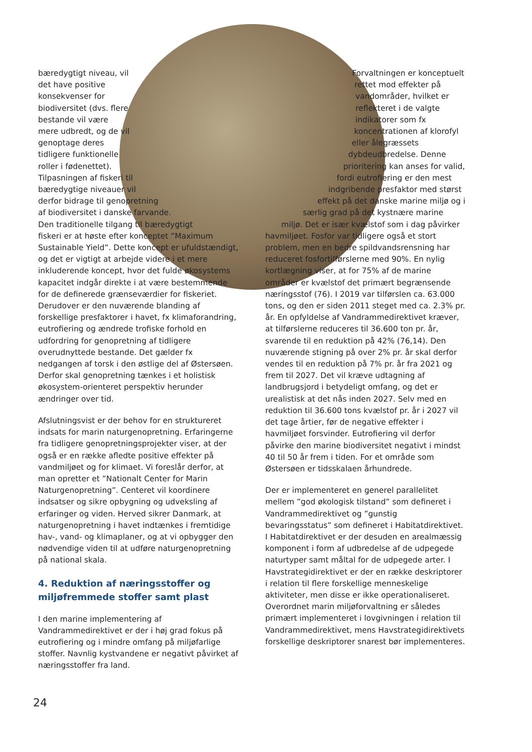bæredygtigt niveau, vil det have positive konsekvenser for biodiversitet (dvs. flere bestande vil være mere udbredt, og de vil genoptage deres tidligere funktionelle roller i fødenettet). Tilpasningen af fiskeri til bæredygtige niveauer vil derfor bidrage til genopretning af biodiversitet i danske farvande. Den traditionelle tilgang til bæredygtigt fiskeri er at høste efter konceptet ”Maximum Sustainable Yield”. Dette koncept er ufuldstændigt, og det er vigtigt at arbejde videre i et mere inkluderende koncept, hvor det fulde økosystems kapacitet indgår direkte i at være bestemmende for de definerede grænseværdier for fiskeriet. Derudover er den nuværende blanding af forskellige presfaktorer i havet, fx klimaforandring, eutrofiering og ændrede trofiske forhold en udfordring for genopretning af tidligere overudnyttede bestande. Det gælder fx nedgangen af torsk i den østlige del af Østersøen. Derfor skal genopretning tænkes i et holistisk økosystem-orienteret perspektiv herunder ændringer over tid.
Afslutningsvist er der behov for en struktureret indsats for marin naturgenopretning. Erfaringerne fra tidligere genopretningsprojekter viser, at der også er en række afledte positive effekter på vandmiljøet og for klimaet. Vi foreslår derfor, at man opretter et ”Nationalt Center for Marin Naturgenopretning”. Centeret vil koordinere indsatser og sikre opbygning og udveksling af erfaringer og viden. Herved sikrer Danmark, at naturgenopretning i havet indtænkes i fremtidige hav-, vand- og klimaplaner, og at vi opbygger den nødvendige viden til at udføre naturgenopretning på national skala.
4. Reduktion af næringsstoffer og miljøfremmede stoffer samt plast
I den marine implementering af Vandrammedirektivet er der i høj grad fokus på eutrofiering og i mindre omfang på miljøfarlige stoffer. Navnlig kystvandene er negativt påvirket af næringsstoffer fra land.
Forvaltningen er konceptuelt rettet mod effekter på vandområder, hvilket er reflekteret i de valgte indikatorer som fx koncentrationen af klorofyl eller ålegræssets dybdeudbredelse. Denne prioritering kan anses for valid, fordi eutrofiering er den mest indgribende presfaktor med størst effekt på det danske marine miljø og i særlig grad på det kystnære marine miljø. Det er især kvælstof som i dag påvirker havmiljøet. Fosfor var tidligere også et stort problem, men en bedre spildvandsrensning har reduceret fosfortilførslerne med 90%. En nylig kortlægning viser, at for 75% af de marine områder er kvælstof det primært begrænsende næringsstof (76). I 2019 var tilførslen ca. 63.000 tons, og den er siden 2011 steget med ca. 2.3% pr. år. En opfyldelse af Vandrammedirektivet kræver, at tilførslerne reduceres til 36.600 ton pr. år, svarende til en reduktion på 42% (76,14). Den nuværende stigning på over 2% pr. år skal derfor vendes til en reduktion på 7% pr. år fra 2021 og frem til 2027. Det vil kræve udtagning af landbrugsjord i betydeligt omfang, og det er urealistisk at det nås inden 2027. Selv med en reduktion til 36.600 tons kvælstof pr. år i 2027 vil det tage årtier, før de negative effekter i havmiljøet forsvinder. Eutrofiering vil derfor påvirke den marine biodiversitet negativt i mindst 40 til 50 år frem i tiden. For et område som Østersøen er tidsskalaen århundrede.
Der er implementeret en generel parallelitet mellem ”god økologisk tilstand” som defineret i Vandrammedirektivet og ”gunstig bevaringsstatus” som defineret i Habitatdirektivet. I Habitatdirektivet er der desuden en arealmæssig komponent i form af udbredelse af de udpegede naturtyper samt måltal for de udpegede arter. I Havstrategidirektivet er der en række deskriptorer i relation til flere forskellige menneskelige aktiviteter, men disse er ikke operationaliseret. Overordnet marin miljøforvaltning er således primært implementeret i lovgivningen i relation til Vandrammedirektivet, mens Havstrategidirektivets forskellige deskriptorer snarest bør implementeres.
24